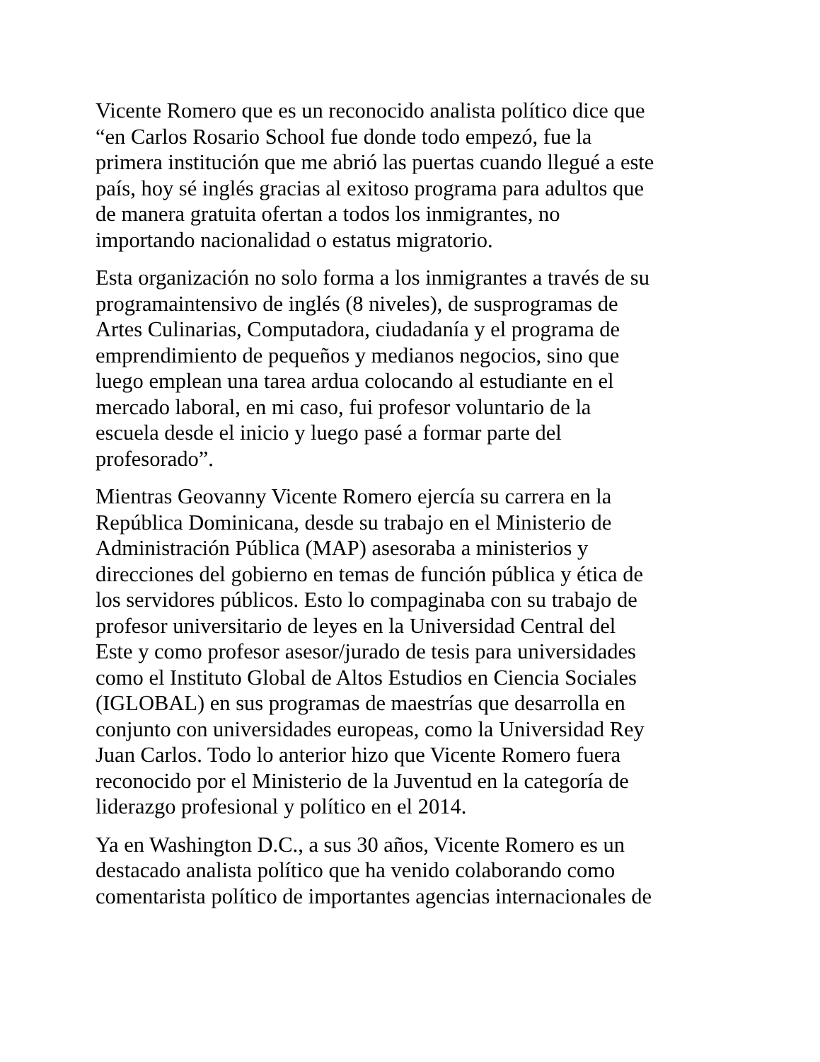Vicente Romero que es un reconocido analista político dice que
“en Carlos Rosario School fue donde todo empezó, fue la
primera institución que me abrió las puertas cuando llegué a este
país, hoy sé inglés gracias al exitoso programa para adultos que
de manera gratuita ofertan a todos los inmigrantes, no
importando nacionalidad o estatus migratorio.
Esta organización no solo forma a los inmigrantes a través de su
programaintensivo de inglés (8 niveles), de susprogramas de
Artes Culinarias, Computadora, ciudadanía y el programa de
emprendimiento de pequeños y medianos negocios, sino que
luego emplean una tarea ardua colocando al estudiante en el
mercado laboral, en mi caso, fui profesor voluntario de la
escuela desde el inicio y luego pasé a formar parte del
profesorado”.
Mientras Geovanny Vicente Romero ejercía su carrera en la
República Dominicana, desde su trabajo en el Ministerio de
Administración Pública (MAP) asesoraba a ministerios y
direcciones del gobierno en temas de función pública y ética de
los servidores públicos. Esto lo compaginaba con su trabajo de
profesor universitario de leyes en la Universidad Central del
Este y como profesor asesor/jurado de tesis para universidades
como el Instituto Global de Altos Estudios en Ciencia Sociales
(IGLOBAL) en sus programas de maestrías que desarrolla en
conjunto con universidades europeas, como la Universidad Rey
Juan Carlos. Todo lo anterior hizo que Vicente Romero fuera
reconocido por el Ministerio de la Juventud en la categoría de
liderazgo profesional y político en el 2014.
Ya en Washington D.C., a sus 30 años, Vicente Romero es un
destacado analista político que ha venido colaborando como
comentarista político de importantes agencias internacionales de